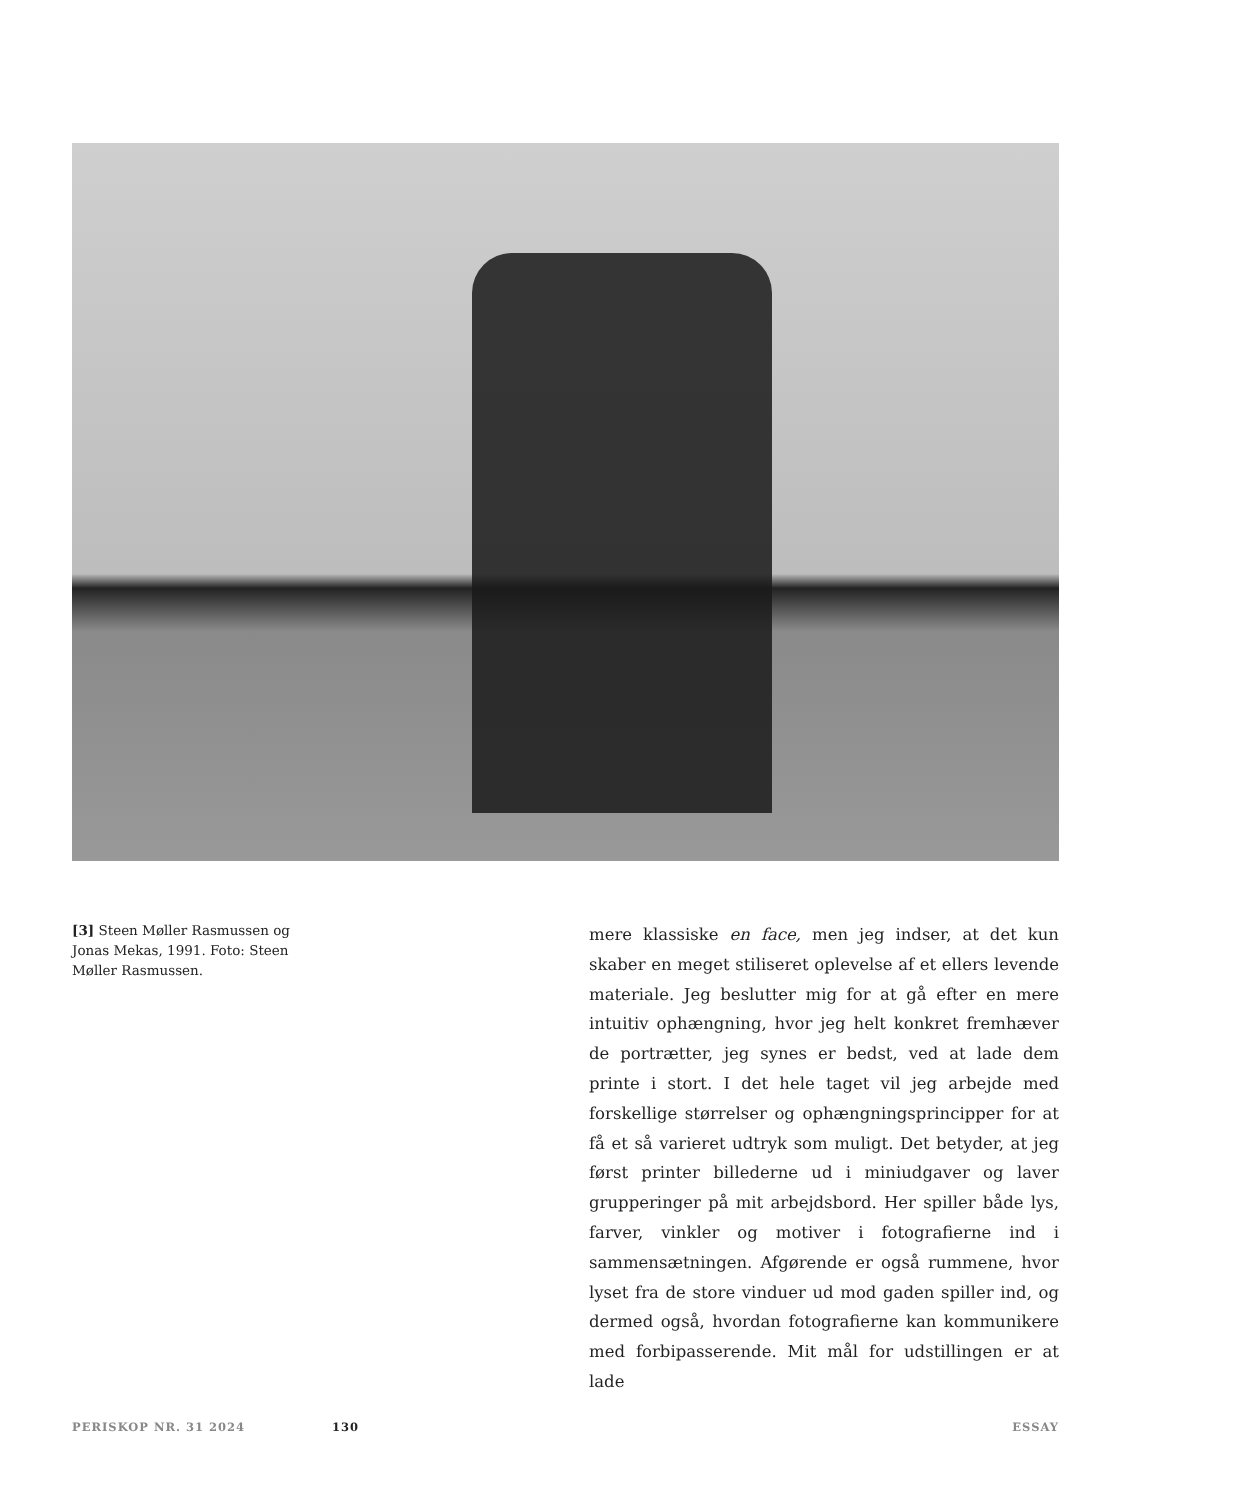[3] Steen Møller Rasmussen og Jonas Mekas, 1991. Foto: Steen Møller Rasmussen.
mere klassiske en face, men jeg indser, at det kun skaber en meget stiliseret oplevelse af et ellers levende materiale. Jeg beslutter mig for at gå efter en mere intuitiv ophængning, hvor jeg helt konkret fremhæver de portrætter, jeg synes er bedst, ved at lade dem printe i stort. I det hele taget vil jeg arbejde med forskellige størrelser og ophængningsprincipper for at få et så varieret udtryk som muligt. Det betyder, at jeg først printer billederne ud i miniudgaver og laver grupperinger på mit arbejdsbord. Her spiller både lys, farver, vinkler og motiver i fotografierne ind i sammensætningen. Afgørende er også rummene, hvor lyset fra de store vinduer ud mod gaden spiller ind, og dermed også, hvordan fotografierne kan kommunikere med forbipasserende. Mit mål for udstillingen er at lade
PERISKOP NR. 31 2024 130 ESSAY